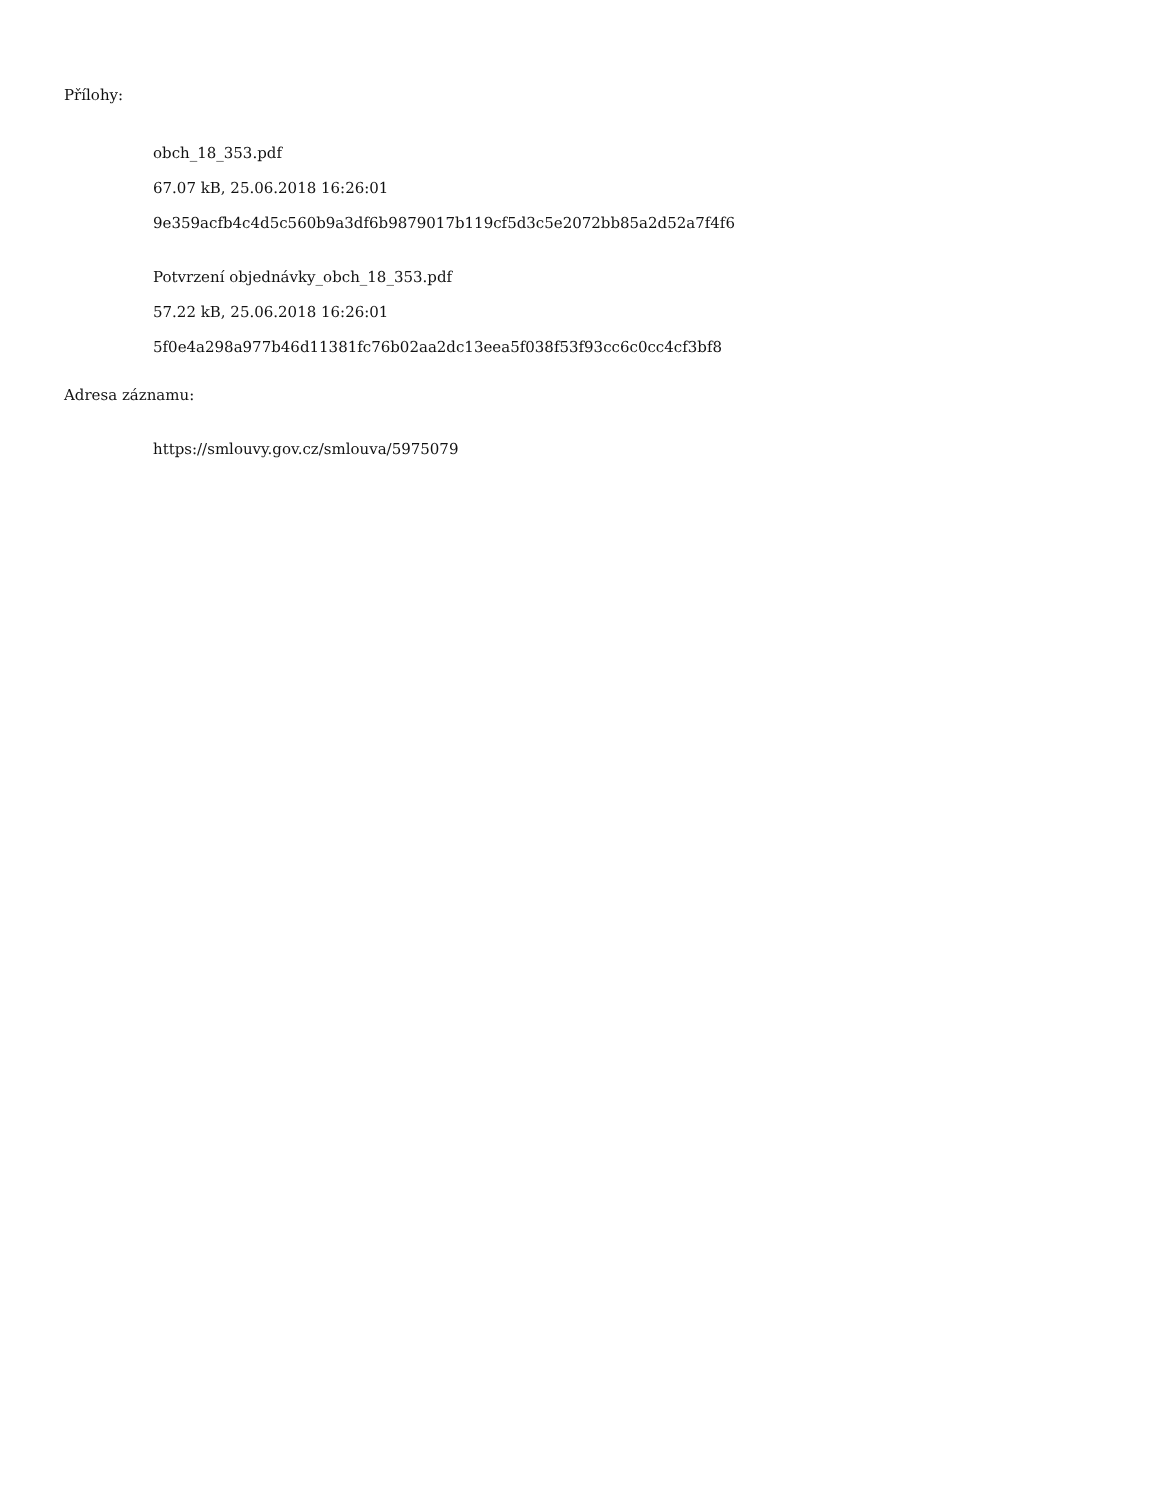Přílohy:
obch_18_353.pdf
67.07 kB, 25.06.2018 16:26:01
9e359acfb4c4d5c560b9a3df6b9879017b119cf5d3c5e2072bb85a2d52a7f4f6
Potvrzení objednávky_obch_18_353.pdf
57.22 kB, 25.06.2018 16:26:01
5f0e4a298a977b46d11381fc76b02aa2dc13eea5f038f53f93cc6c0cc4cf3bf8
Adresa záznamu:
https://smlouvy.gov.cz/smlouva/5975079